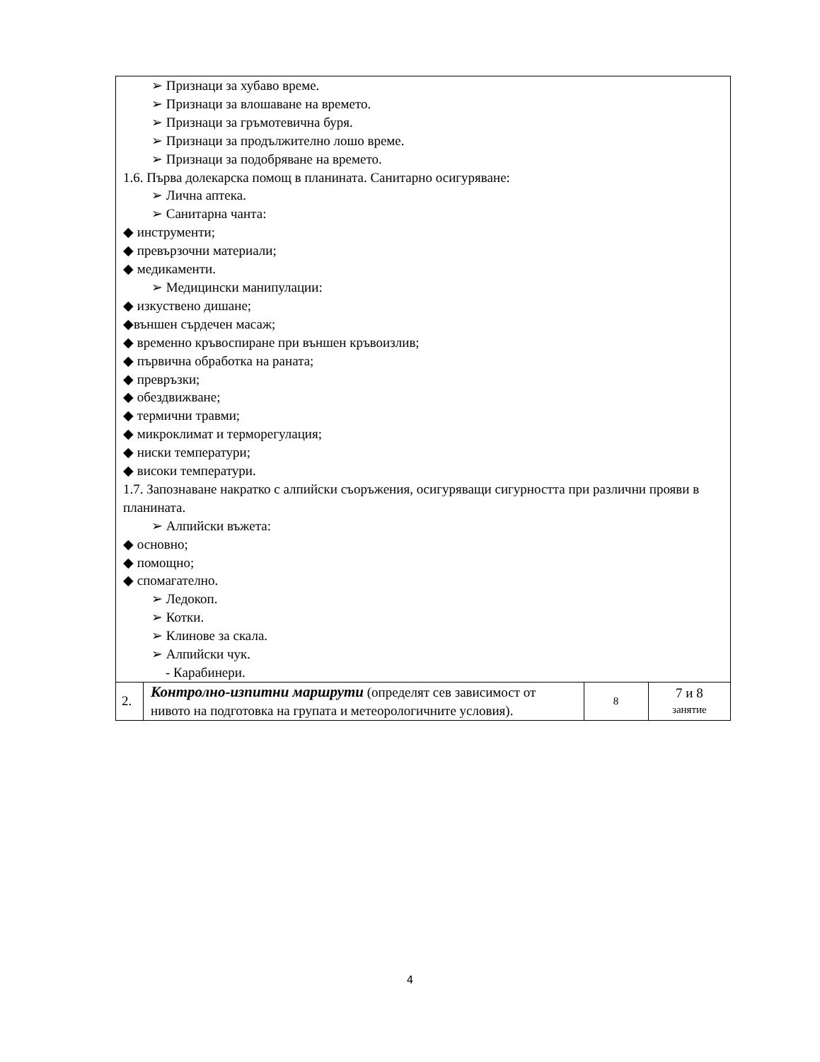| ➢ Признаци за хубаво време. ➢ Признаци за влошаване на времето. ➢ Признаци за гръмотевична буря. ➢ Признаци за продължително лошо време. ➢ Признаци за подобряване на времето. 1.6. Първа долекарска помощ в планината. Санитарно осигуряване: ➢ Лична аптека. ➢ Санитарна чанта: ◆ инструменти; ◆ превързочни материали; ◆ медикаменти. ➢ Медицински манипулации: ◆ изкуствено дишане; ◆външен сърдечен масаж; ◆ временно кръвоспиране при външен кръвоизлив; ◆ първична обработка на раната; ◆ превръзки; ◆ обездвижване; ◆ термични травми; ◆ микроклимат и терморегулация; ◆ ниски температури; ◆ високи температури. 1.7. Запознаване накратко с алпийски съоръжения, осигуряващи сигурността при различни прояви в планината. ➢ Алпийски въжета: ◆ основно; ◆ помощно; ◆ спомагателно. ➢ Ледокоп. ➢ Котки. ➢ Клинове за скала. ➢ Алпийски чук. - Карабинери. | | | |
| 2. | Контролно-изпитни маршрути (определят сев зависимост от нивото на подготовка на групата и метеорологичните условия). | 8 | 7 и 8 занятие |
4